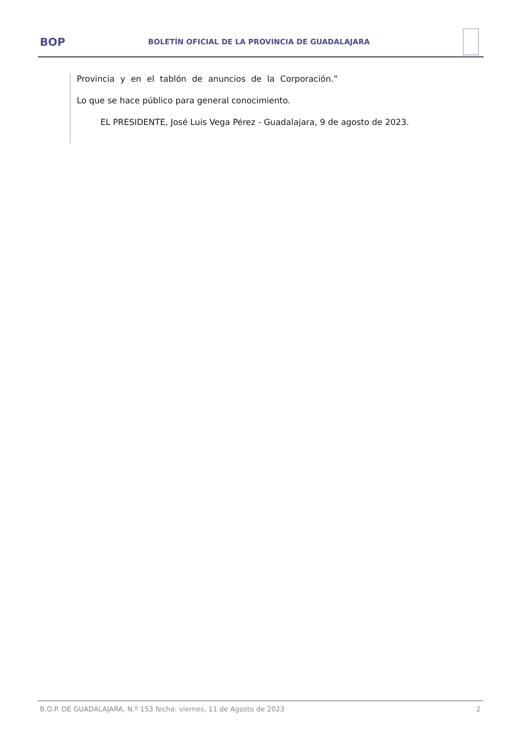BOP
BOLETÍN OFICIAL DE LA PROVINCIA DE GUADALAJARA
Provincia y en el tablón de anuncios de la Corporación.”
Lo que se hace público para general conocimiento.
EL PRESIDENTE, José Luis Vega Pérez - Guadalajara, 9 de agosto de 2023.
B.O.P. DE GUADALAJARA, N.º 153 fecha: viernes, 11 de Agosto de 2023 2